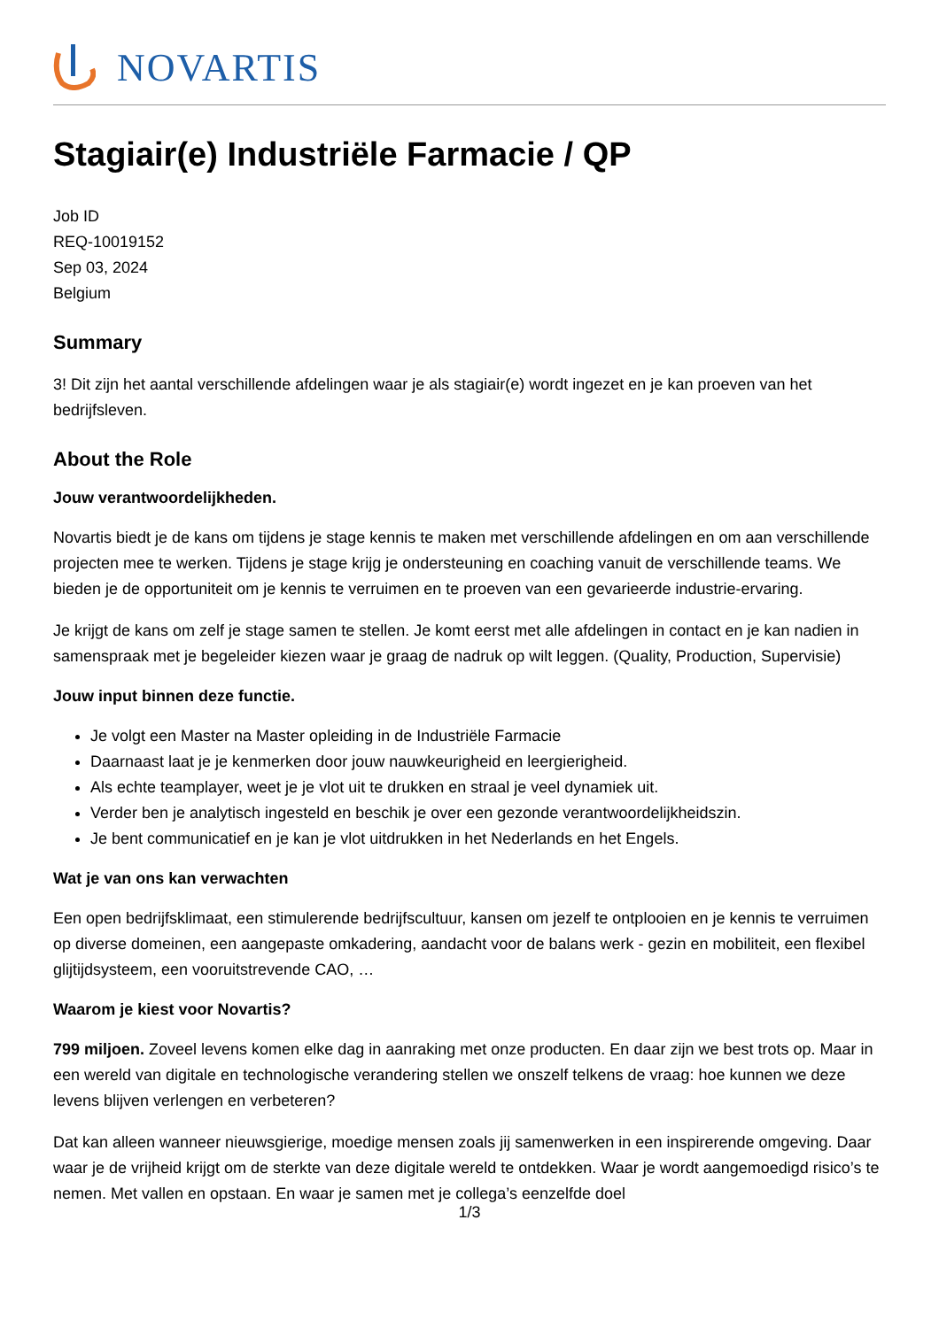NOVARTIS
Stagiair(e) Industriële Farmacie / QP
Job ID
REQ-10019152
Sep 03, 2024
Belgium
Summary
3! Dit zijn het aantal verschillende afdelingen waar je als stagiair(e) wordt ingezet en je kan proeven van het bedrijfsleven.
About the Role
Jouw verantwoordelijkheden.
Novartis biedt je de kans om tijdens je stage kennis te maken met verschillende afdelingen en om aan verschillende projecten mee te werken. Tijdens je stage krijg je ondersteuning en coaching vanuit de verschillende teams. We bieden je de opportuniteit om je kennis te verruimen en te proeven van een gevarieerde industrie-ervaring.
Je krijgt de kans om zelf je stage samen te stellen. Je komt eerst met alle afdelingen in contact en je kan nadien in samenspraak met je begeleider kiezen waar je graag de nadruk op wilt leggen. (Quality, Production, Supervisie)
Jouw input binnen deze functie.
Je volgt een Master na Master opleiding in de Industriële Farmacie
Daarnaast laat je je kenmerken door jouw nauwkeurigheid en leergierigheid.
Als echte teamplayer, weet je je vlot uit te drukken en straal je veel dynamiek uit.
Verder ben je analytisch ingesteld en beschik je over een gezonde verantwoordelijkheidszin.
Je bent communicatief en je kan je vlot uitdrukken in het Nederlands en het Engels.
Wat je van ons kan verwachten
Een open bedrijfsklimaat, een stimulerende bedrijfscultuur, kansen om jezelf te ontplooien en je kennis te verruimen op diverse domeinen, een aangepaste omkadering, aandacht voor de balans werk - gezin en mobiliteit, een flexibel glijtijdsysteem, een vooruitstrevende CAO, …
Waarom je kiest voor Novartis?
799 miljoen. Zoveel levens komen elke dag in aanraking met onze producten. En daar zijn we best trots op. Maar in een wereld van digitale en technologische verandering stellen we onszelf telkens de vraag: hoe kunnen we deze levens blijven verlengen en verbeteren?
Dat kan alleen wanneer nieuwsgierige, moedige mensen zoals jij samenwerken in een inspirerende omgeving. Daar waar je de vrijheid krijgt om de sterkte van deze digitale wereld te ontdekken. Waar je wordt aangemoedigd risico’s te nemen. Met vallen en opstaan. En waar je samen met je collega’s eenzelfde doel
1/3